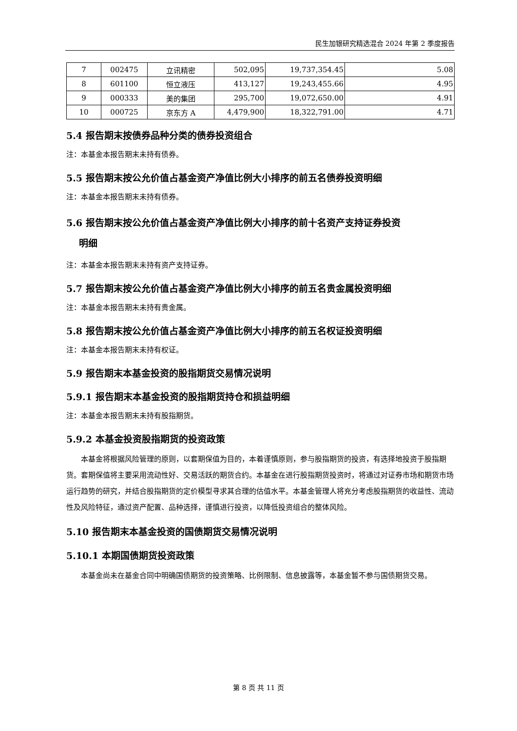民生加银研究精选混合 2024 年第 2 季度报告
| 7 | 002475 | 立讯精密 | 502,095 | 19,737,354.45 | 5.08 |
| 8 | 601100 | 恒立液压 | 413,127 | 19,243,455.66 | 4.95 |
| 9 | 000333 | 美的集团 | 295,700 | 19,072,650.00 | 4.91 |
| 10 | 000725 | 京东方 A | 4,479,900 | 18,322,791.00 | 4.71 |
5.4 报告期末按债券品种分类的债券投资组合
注：本基金本报告期末未持有债券。
5.5 报告期末按公允价值占基金资产净值比例大小排序的前五名债券投资明细
注：本基金本报告期末未持有债券。
5.6 报告期末按公允价值占基金资产净值比例大小排序的前十名资产支持证券投资
明细
注：本基金本报告期末未持有资产支持证券。
5.7 报告期末按公允价值占基金资产净值比例大小排序的前五名贵金属投资明细
注：本基金本报告期末未持有贵金属。
5.8 报告期末按公允价值占基金资产净值比例大小排序的前五名权证投资明细
注：本基金本报告期末未持有权证。
5.9 报告期末本基金投资的股指期货交易情况说明
5.9.1 报告期末本基金投资的股指期货持仓和损益明细
注：本基金本报告期末未持有股指期货。
5.9.2 本基金投资股指期货的投资政策
本基金将根据风险管理的原则，以套期保值为目的，本着谨慎原则，参与股指期货的投资，有选择地投资于股指期货。套期保值将主要采用流动性好、交易活跃的期货合约。本基金在进行股指期货投资时，将通过对证券市场和期货市场运行趋势的研究，并结合股指期货的定价模型寻求其合理的估值水平。本基金管理人将充分考虑股指期货的收益性、流动性及风险特征，通过资产配置、品种选择，谨慎进行投资，以降低投资组合的整体风险。
5.10 报告期末本基金投资的国债期货交易情况说明
5.10.1 本期国债期货投资政策
本基金尚未在基金合同中明确国债期货的投资策略、比例限制、信息披露等，本基金暂不参与国债期货交易。
第 8 页 共 11 页